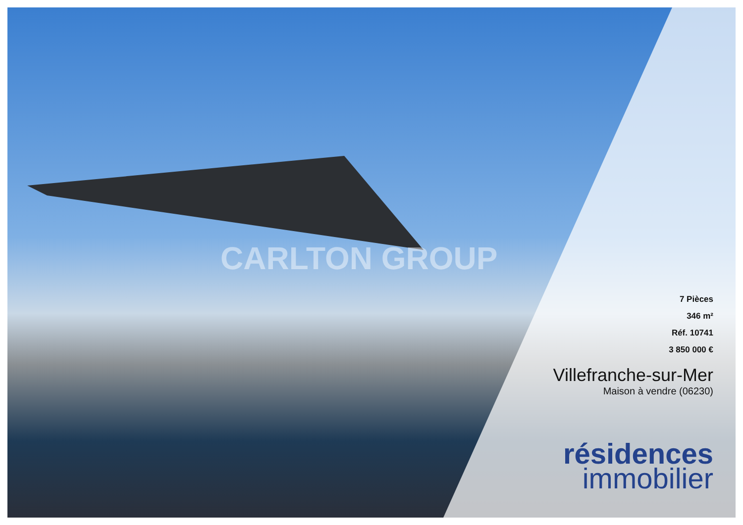CARLTON GROUP
7 Pièces
346 m²
Réf. 10741
3 850 000 €
Villefranche-sur-Mer
Maison à vendre (06230)
résidences
immobilier